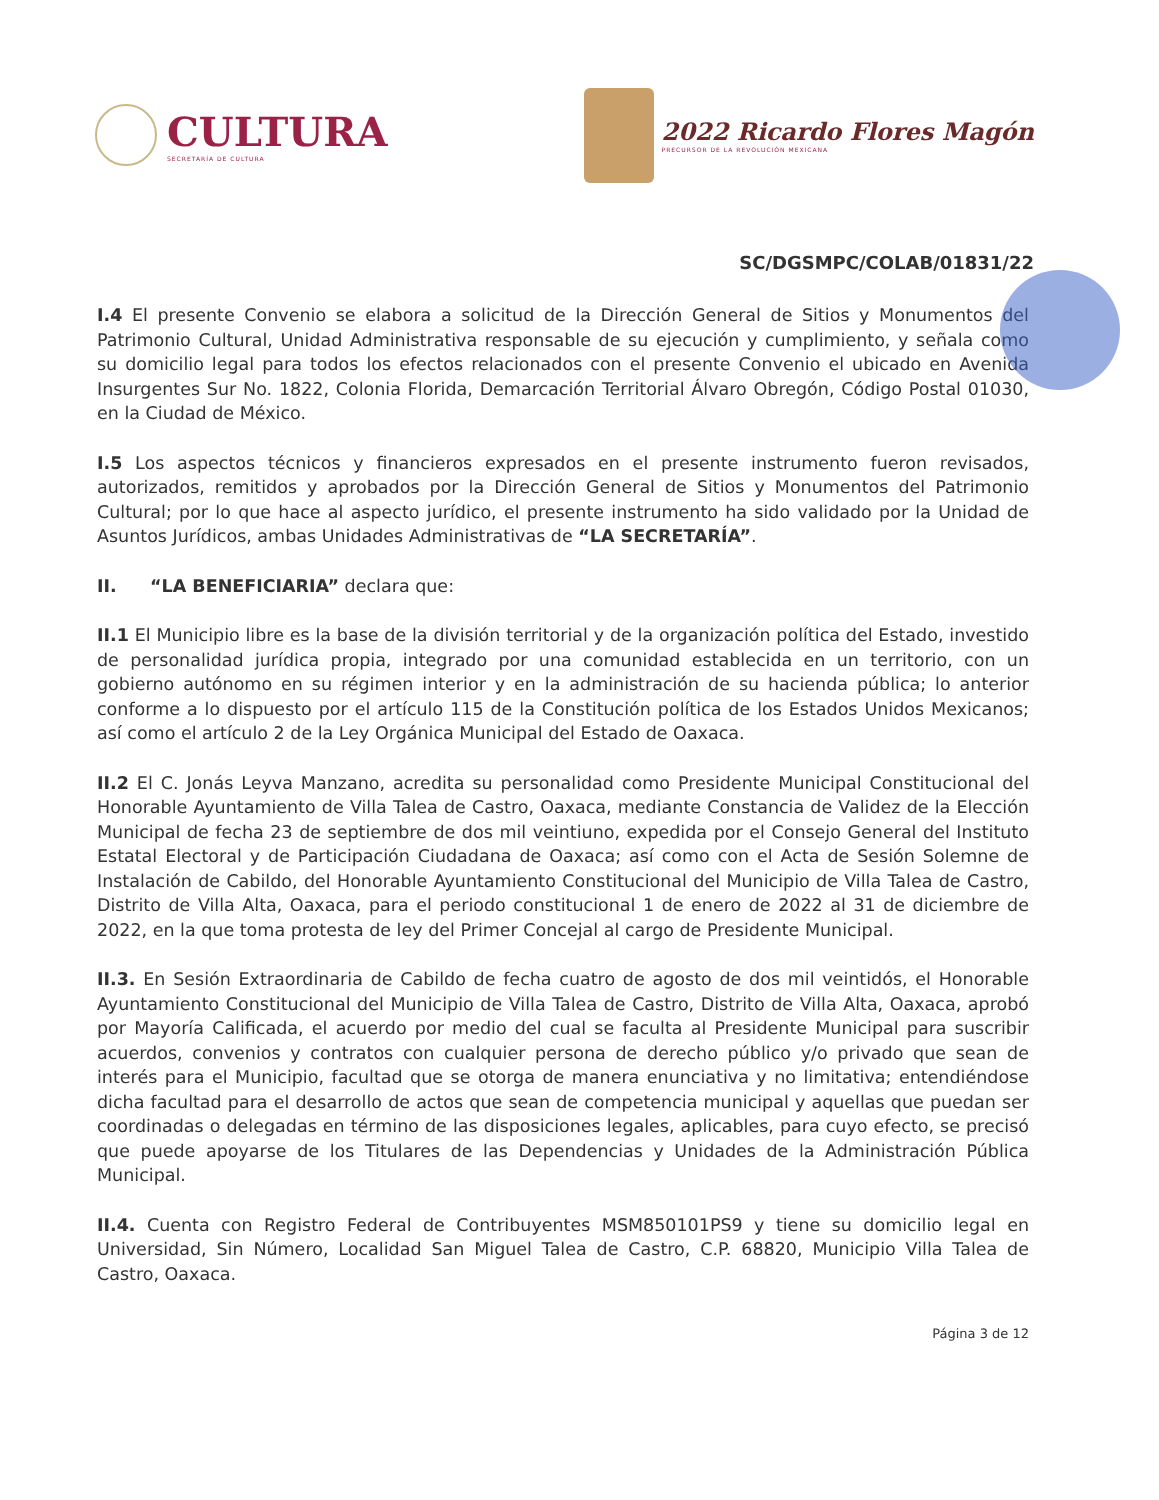CULTURA
SECRETARÍA DE CULTURA
2022 Ricardo Flores Magón
PRECURSOR DE LA REVOLUCIÓN MEXICANA
SC/DGSMPC/COLAB/01831/22
I.4 El presente Convenio se elabora a solicitud de la Dirección General de Sitios y Monumentos del Patrimonio Cultural, Unidad Administrativa responsable de su ejecución y cumplimiento, y señala como su domicilio legal para todos los efectos relacionados con el presente Convenio el ubicado en Avenida Insurgentes Sur No. 1822, Colonia Florida, Demarcación Territorial Álvaro Obregón, Código Postal 01030, en la Ciudad de México.
I.5 Los aspectos técnicos y financieros expresados en el presente instrumento fueron revisados, autorizados, remitidos y aprobados por la Dirección General de Sitios y Monumentos del Patrimonio Cultural; por lo que hace al aspecto jurídico, el presente instrumento ha sido validado por la Unidad de Asuntos Jurídicos, ambas Unidades Administrativas de “LA SECRETARÍA”.
II. “LA BENEFICIARIA” declara que:
II.1 El Municipio libre es la base de la división territorial y de la organización política del Estado, investido de personalidad jurídica propia, integrado por una comunidad establecida en un territorio, con un gobierno autónomo en su régimen interior y en la administración de su hacienda pública; lo anterior conforme a lo dispuesto por el artículo 115 de la Constitución política de los Estados Unidos Mexicanos; así como el artículo 2 de la Ley Orgánica Municipal del Estado de Oaxaca.
II.2 El C. Jonás Leyva Manzano, acredita su personalidad como Presidente Municipal Constitucional del Honorable Ayuntamiento de Villa Talea de Castro, Oaxaca, mediante Constancia de Validez de la Elección Municipal de fecha 23 de septiembre de dos mil veintiuno, expedida por el Consejo General del Instituto Estatal Electoral y de Participación Ciudadana de Oaxaca; así como con el Acta de Sesión Solemne de Instalación de Cabildo, del Honorable Ayuntamiento Constitucional del Municipio de Villa Talea de Castro, Distrito de Villa Alta, Oaxaca, para el periodo constitucional 1 de enero de 2022 al 31 de diciembre de 2022, en la que toma protesta de ley del Primer Concejal al cargo de Presidente Municipal.
II.3. En Sesión Extraordinaria de Cabildo de fecha cuatro de agosto de dos mil veintidós, el Honorable Ayuntamiento Constitucional del Municipio de Villa Talea de Castro, Distrito de Villa Alta, Oaxaca, aprobó por Mayoría Calificada, el acuerdo por medio del cual se faculta al Presidente Municipal para suscribir acuerdos, convenios y contratos con cualquier persona de derecho público y/o privado que sean de interés para el Municipio, facultad que se otorga de manera enunciativa y no limitativa; entendiéndose dicha facultad para el desarrollo de actos que sean de competencia municipal y aquellas que puedan ser coordinadas o delegadas en término de las disposiciones legales, aplicables, para cuyo efecto, se precisó que puede apoyarse de los Titulares de las Dependencias y Unidades de la Administración Pública Municipal.
II.4. Cuenta con Registro Federal de Contribuyentes MSM850101PS9 y tiene su domicilio legal en Universidad, Sin Número, Localidad San Miguel Talea de Castro, C.P. 68820, Municipio Villa Talea de Castro, Oaxaca.
Página 3 de 12